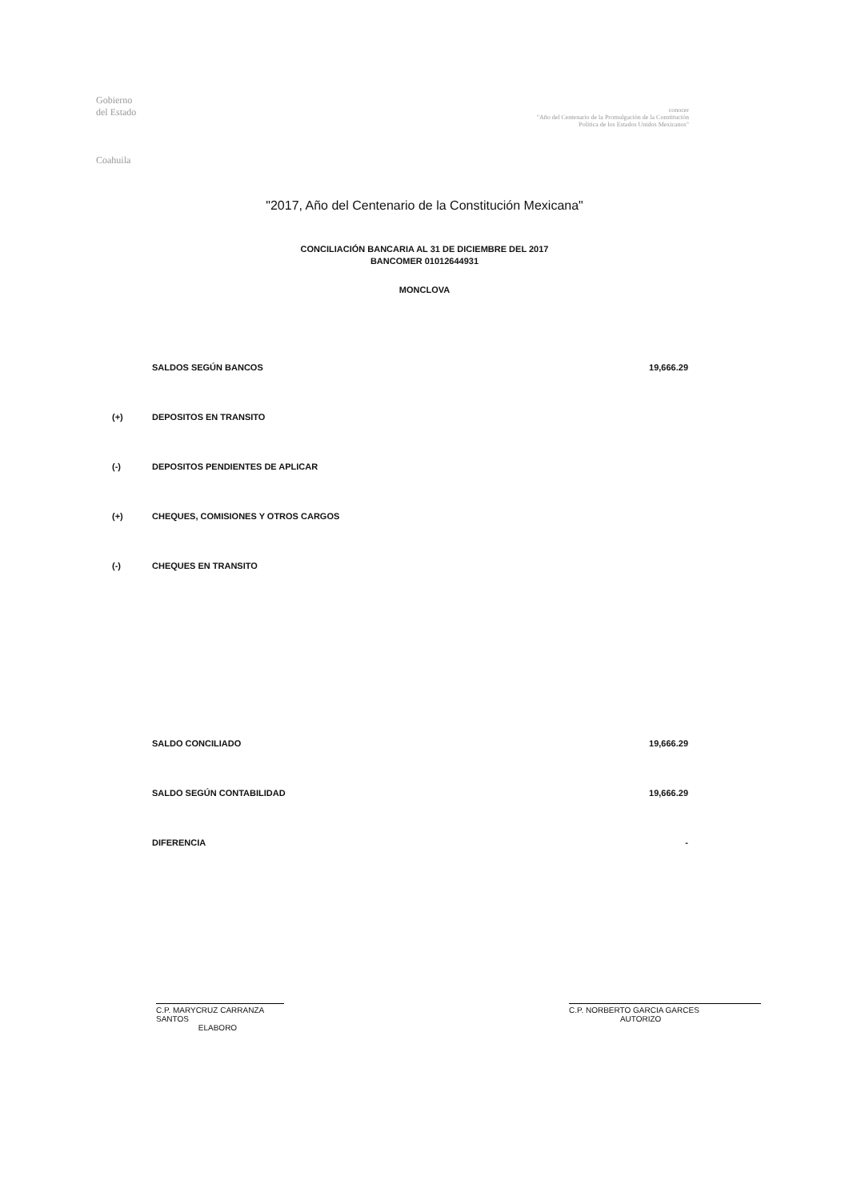Gobierno
del Estado
Coahuila
conocer
"Año del Centenario de la Promulgación de la Constitución Política de los Estados Unidos Mexicanos"
"2017, Año del Centenario de la Constitución Mexicana"
CONCILIACIÓN BANCARIA AL 31 DE DICIEMBRE DEL 2017
BANCOMER 01012644931
MONCLOVA
| | SALDOS SEGÚN BANCOS | 19,666.29 |
| (+) | DEPOSITOS EN TRANSITO | |
| (-) | DEPOSITOS PENDIENTES DE APLICAR | |
| (+) | CHEQUES, COMISIONES Y OTROS CARGOS | |
| (-) | CHEQUES EN TRANSITO | |
| | SALDO CONCILIADO | 19,666.29 |
| | SALDO SEGÚN CONTABILIDAD | 19,666.29 |
| | DIFERENCIA | - |
C.P. MARYCRUZ CARRANZA SANTOS
ELABORO
C.P. NORBERTO GARCIA GARCES
AUTORIZO